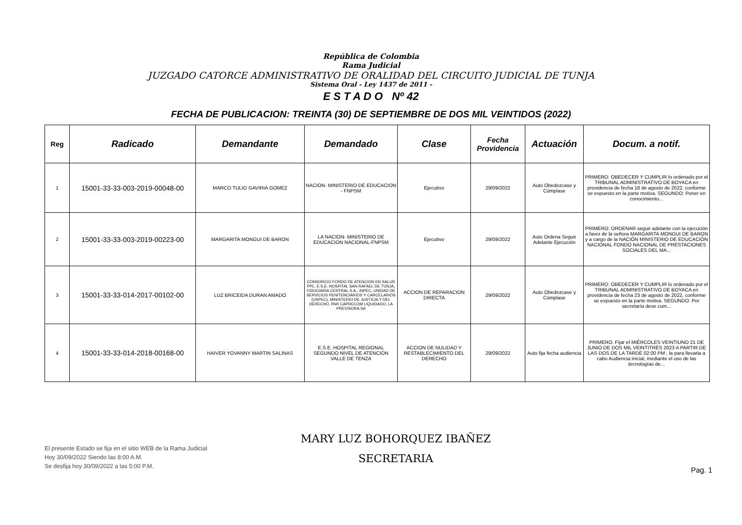República de Colombia
Rama Judicial
JUZGADO CATORCE ADMINISTRATIVO DE ORALIDAD DEL CIRCUITO JUDICIAL DE TUNJA
Sistema Oral - Ley 1437 de 2011 -
E S T A D O Nº 42
FECHA DE PUBLICACION: TREINTA (30) DE SEPTIEMBRE DE DOS MIL VEINTIDOS (2022)
| Reg | Radicado | Demandante | Demandado | Clase | Fecha Providencia | Actuación | Docum. a notif. |
| --- | --- | --- | --- | --- | --- | --- | --- |
| 1 | 15001-33-33-003-2019-00048-00 | MARCO TULIO GAVIRIA GOMEZ | NACION- MINISTERIO DE EDUCACION - FNPSM | Ejecutivo | 29/09/2022 | Auto Obedezcase y Cúmplase | PRIMERO: OBEDECER Y CUMPLIR lo ordenado por el TRIBUNAL ADMINISTRATIVO DE BOYACA en providencia de fecha 18 de agosto de 2022, conforme se expuesto en la parte motiva. SEGUNDO: Poner en conocimiento... |
| 2 | 15001-33-33-003-2019-00223-00 | MARGARITA MONGUI DE BARON | LA NACION- MINISTERIO DE EDUCACION NACIONAL-FNPSM | Ejecutivo | 29/09/2022 | Auto Ordena Seguir Adelante Ejecución | PRIMERO: ORDENAR seguir adelante con la ejecución a favor de la señora MARGARITA MONGUI DE BARON y a cargo de la NACIÓN MINISTERIO DE EDUCACIÓN NACIONAL FONDO NACIONAL DE PRESTACIONES SOCIALES DEL MA... |
| 3 | 15001-33-33-014-2017-00102-00 | LUZ BRICEIDA DURAN AMADO | CONSORCIO FONDO DE ATENCION EN SALUD PPL, E.S.E. HOSPITAL SAN RAFAEL DE TUNJA, FIDUCIARIA CENTRAL S.A., INPEC, UNIDAD DE SERVICIOS PENITENCIARIOS Y CARCELARIOS (USPEC), MINISTERIO DE JUSTICIA Y DEL DERECHO, PAR CAPRECOM LIQUIDADO, LA PREVISORA SA | ACCION DE REPARACION DIRECTA | 29/09/2022 | Auto Obedezcase y Cúmplase | PRIMERO: OBEDECER Y CUMPLIR lo ordenado por el TRIBUNAL ADMINISTRATIVO DE BOYACA en providencia de fecha 23 de agosto de 2022, conforme se expuesto en la parte motiva. SEGUNDO: Por secretaría dese cum... |
| 4 | 15001-33-33-014-2018-00168-00 | HAIVER YOVANNY MARTIN SALINAS | E.S.E. HOSPITAL REGIONAL SEGUNDO NIVEL DE ATENCION VALLE DE TENZA | ACCION DE NULIDAD Y RESTABLECIMIENTO DEL DERECHO | 29/09/2022 | Auto fija fecha audiencia | PRIMERO. Fijar el MIÉRCOLES VEINTIUNO 21 DE JUNIO DE DOS MIL VEINTITRÉS 2023 A PARTIR DE LAS DOS DE LA TARDE 02:00 PM , la para llevarla a cabo Audiencia inicial, mediante el uso de las tecnologías de... |
El presente Estado se fija en el sitio WEB de la Rama Judicial
Hoy 30/09/2022 Siendo las 8:00 A.M.
Se desfija hoy 30/09/2022 a las 5:00 P.M.
MARY LUZ BOHORQUEZ IBAÑEZ
SECRETARIA
Pag. 1